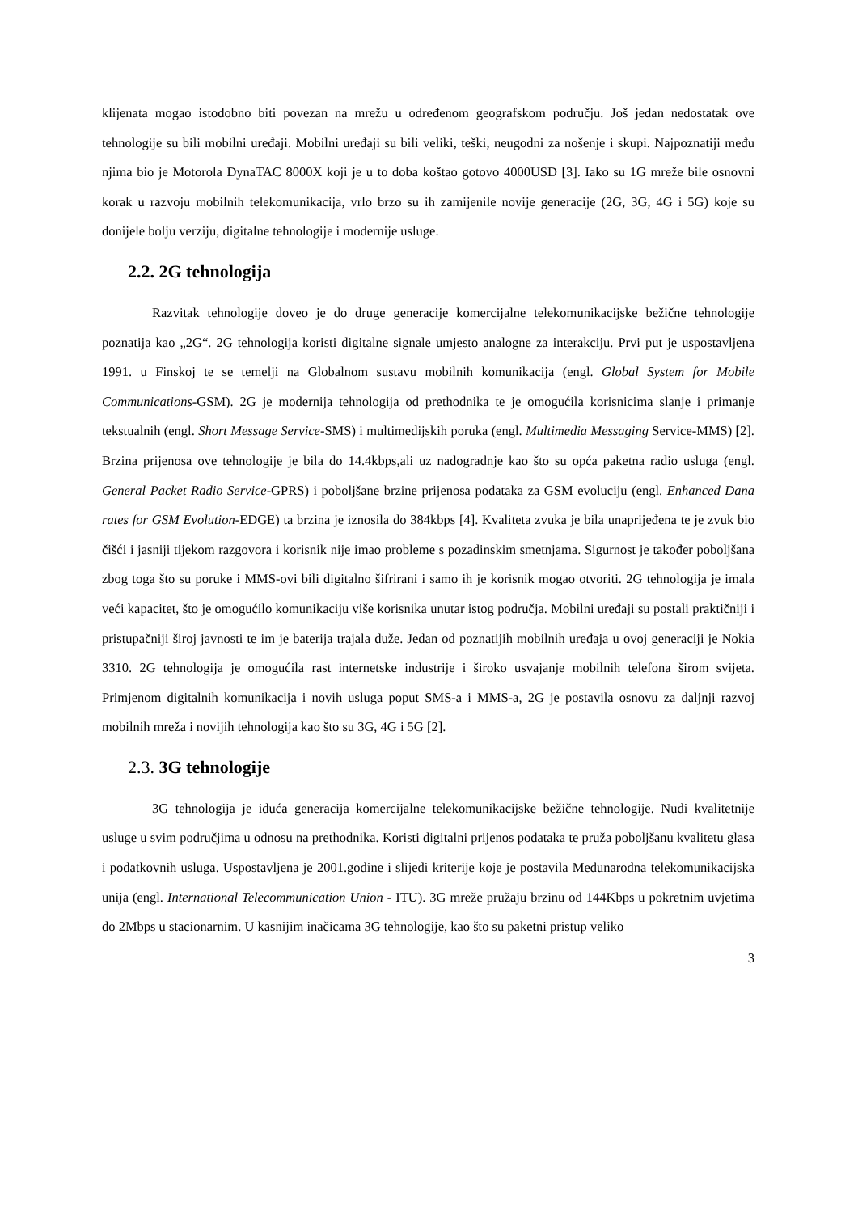klijenata mogao istodobno biti povezan na mrežu u određenom geografskom području. Još jedan nedostatak ove tehnologije su bili mobilni uređaji. Mobilni uređaji su bili veliki, teški, neugodni za nošenje i skupi. Najpoznatiji među njima bio je Motorola DynaTAC 8000X koji je u to doba koštao gotovo 4000USD [3]. Iako su 1G mreže bile osnovni korak u razvoju mobilnih telekomunikacija, vrlo brzo su ih zamijenile novije generacije (2G, 3G, 4G i 5G) koje su donijele bolju verziju, digitalne tehnologije i modernije usluge.
2.2. 2G tehnologija
Razvitak tehnologije doveo je do druge generacije komercijalne telekomunikacijske bežične tehnologije poznatija kao „2G“. 2G tehnologija koristi digitalne signale umjesto analogne za interakciju. Prvi put je uspostavljena 1991. u Finskoj te se temelji na Globalnom sustavu mobilnih komunikacija (engl. Global System for Mobile Communications-GSM). 2G je modernija tehnologija od prethodnika te je omogućila korisnicima slanje i primanje tekstualnih (engl. Short Message Service-SMS) i multimedijskih poruka (engl. Multimedia Messaging Service-MMS) [2]. Brzina prijenosa ove tehnologije je bila do 14.4kbps,ali uz nadogradnje kao što su opća paketna radio usluga (engl. General Packet Radio Service-GPRS) i poboljšane brzine prijenosa podataka za GSM evoluciju (engl. Enhanced Dana rates for GSM Evolution-EDGE) ta brzina je iznosila do 384kbps [4]. Kvaliteta zvuka je bila unaprijeđena te je zvuk bio čišći i jasniji tijekom razgovora i korisnik nije imao probleme s pozadinskim smetnjama. Sigurnost je također poboljšana zbog toga što su poruke i MMS-ovi bili digitalno šifrirani i samo ih je korisnik mogao otvoriti. 2G tehnologija je imala veći kapacitet, što je omogućilo komunikaciju više korisnika unutar istog područja. Mobilni uređaji su postali praktičniji i pristupačniji široj javnosti te im je baterija trajala duže. Jedan od poznatijih mobilnih uređaja u ovoj generaciji je Nokia 3310. 2G tehnologija je omogućila rast internetske industrije i široko usvajanje mobilnih telefona širom svijeta. Primjenom digitalnih komunikacija i novih usluga poput SMS-a i MMS-a, 2G je postavila osnovu za daljnji razvoj mobilnih mreža i novijih tehnologija kao što su 3G, 4G i 5G [2].
2.3. 3G tehnologije
3G tehnologija je iduća generacija komercijalne telekomunikacijske bežične tehnologije. Nudi kvalitetnije usluge u svim područjima u odnosu na prethodnika. Koristi digitalni prijenos podataka te pruža poboljšanu kvalitetu glasa i podatkovnih usluga. Uspostavljena je 2001.godine i slijedi kriterije koje je postavila Međunarodna telekomunikacijska unija (engl. International Telecommunication Union - ITU). 3G mreže pružaju brzinu od 144Kbps u pokretnim uvjetima do 2Mbps u stacionarnim. U kasnijim inačicama 3G tehnologije, kao što su paketni pristup veliko
3